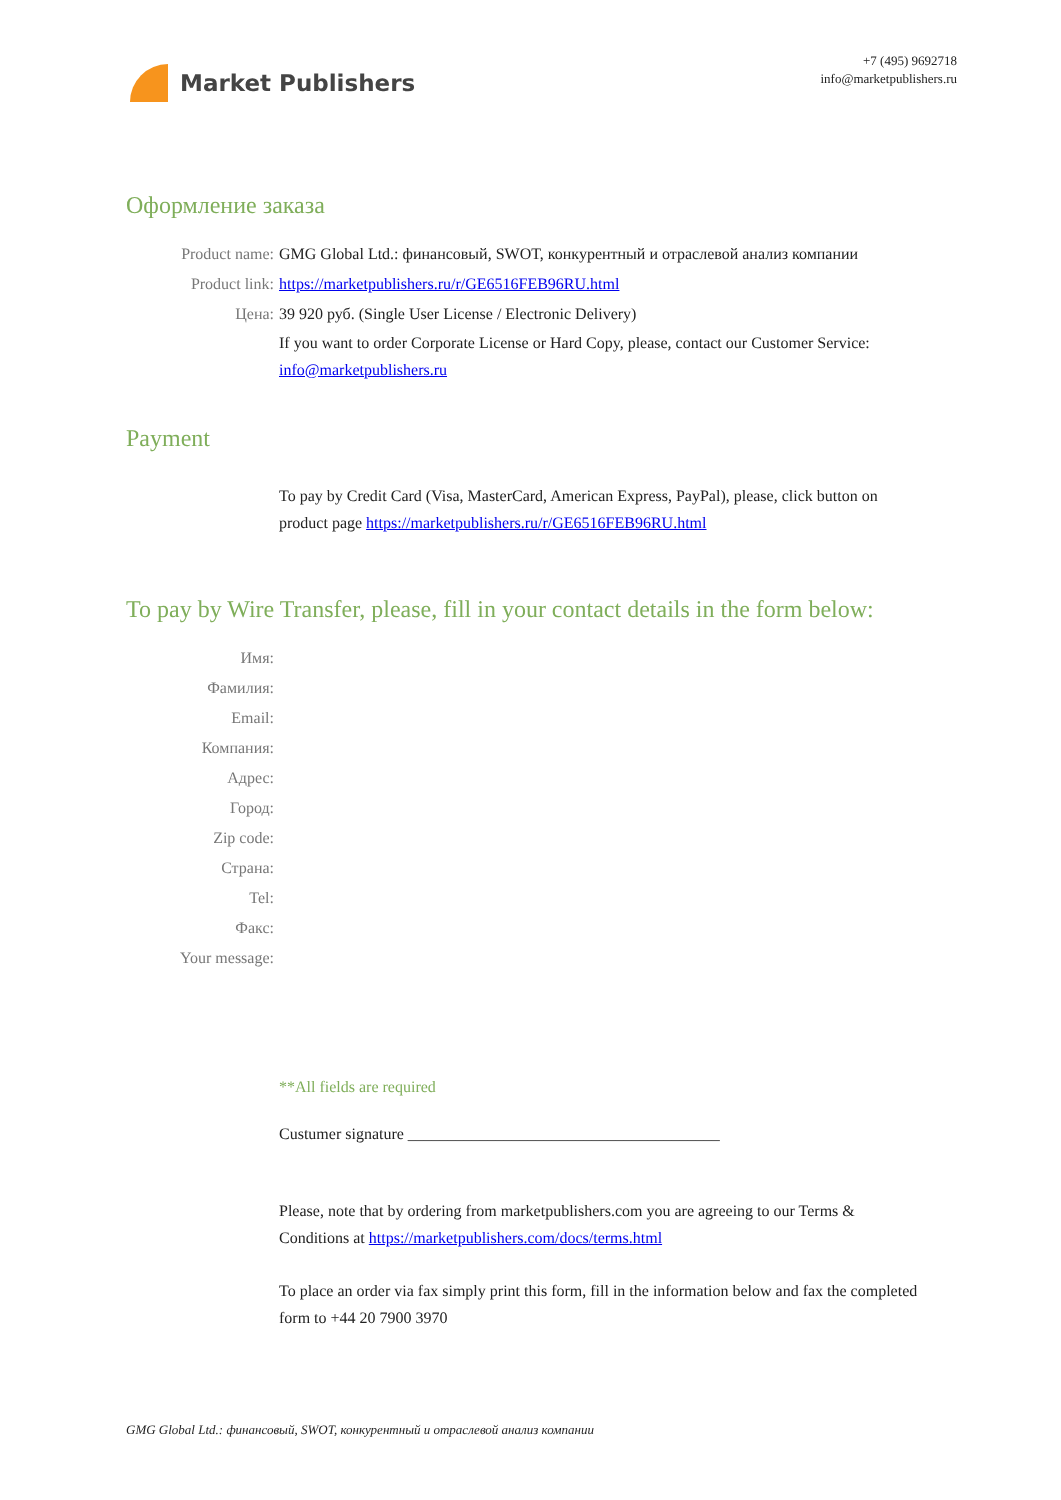Market Publishers
+7 (495) 9692718
info@marketpublishers.ru
Оформление заказа
Product name: GMG Global Ltd.: финансовый, SWOT, конкурентный и отраслевой анализ компании
Product link: https://marketpublishers.ru/r/GE6516FEB96RU.html
Цена: 39 920 руб. (Single User License / Electronic Delivery)
If you want to order Corporate License or Hard Copy, please, contact our Customer Service:
info@marketpublishers.ru
Payment
To pay by Credit Card (Visa, MasterCard, American Express, PayPal), please, click button on product page https://marketpublishers.ru/r/GE6516FEB96RU.html
To pay by Wire Transfer, please, fill in your contact details in the form below:
Имя:
Фамилия:
Email:
Компания:
Адрес:
Город:
Zip code:
Страна:
Tel:
Факс:
Your message:
**All fields are required
Custumer signature _______________________________________
Please, note that by ordering from marketpublishers.com you are agreeing to our Terms & Conditions at https://marketpublishers.com/docs/terms.html
To place an order via fax simply print this form, fill in the information below and fax the completed form to +44 20 7900 3970
GMG Global Ltd.: финансовый, SWOT, конкурентный и отраслевой анализ компании